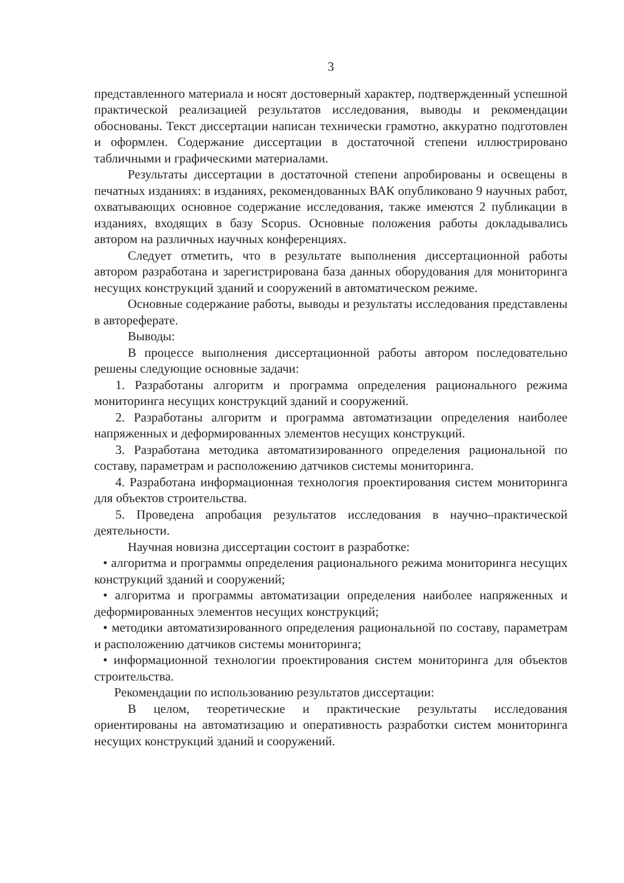3
представленного материала и носят достоверный характер, подтвержденный успешной практической реализацией результатов исследования, выводы и рекомендации обоснованы. Текст диссертации написан технически грамотно, аккуратно подготовлен и оформлен. Содержание диссертации в достаточной степени иллюстрировано табличными и графическими материалами.
Результаты диссертации в достаточной степени апробированы и освещены в печатных изданиях: в изданиях, рекомендованных ВАК опубликовано 9 научных работ, охватывающих основное содержание исследования, также имеются 2 публикации в изданиях, входящих в базу Scopus. Основные положения работы докладывались автором на различных научных конференциях.
Следует отметить, что в результате выполнения диссертационной работы автором разработана и зарегистрирована база данных оборудования для мониторинга несущих конструкций зданий и сооружений в автоматическом режиме.
Основные содержание работы, выводы и результаты исследования представлены в автореферате.
Выводы:
В процессе выполнения диссертационной работы автором последовательно решены следующие основные задачи:
1. Разработаны алгоритм и программа определения рационального режима мониторинга несущих конструкций зданий и сооружений.
2. Разработаны алгоритм и программа автоматизации определения наиболее напряженных и деформированных элементов несущих конструкций.
3. Разработана методика автоматизированного определения рациональной по составу, параметрам и расположению датчиков системы мониторинга.
4. Разработана информационная технология проектирования систем мониторинга для объектов строительства.
5. Проведена апробация результатов исследования в научно–практической деятельности.
Научная новизна диссертации состоит в разработке:
• алгоритма и программы определения рационального режима мониторинга несущих конструкций зданий и сооружений;
• алгоритма и программы автоматизации определения наиболее напряженных и деформированных элементов несущих конструкций;
• методики автоматизированного определения рациональной по составу, параметрам и расположению датчиков системы мониторинга;
• информационной технологии проектирования систем мониторинга для объектов строительства.
Рекомендации по использованию результатов диссертации:
В целом, теоретические и практические результаты исследования ориентированы на автоматизацию и оперативность разработки систем мониторинга несущих конструкций зданий и сооружений.